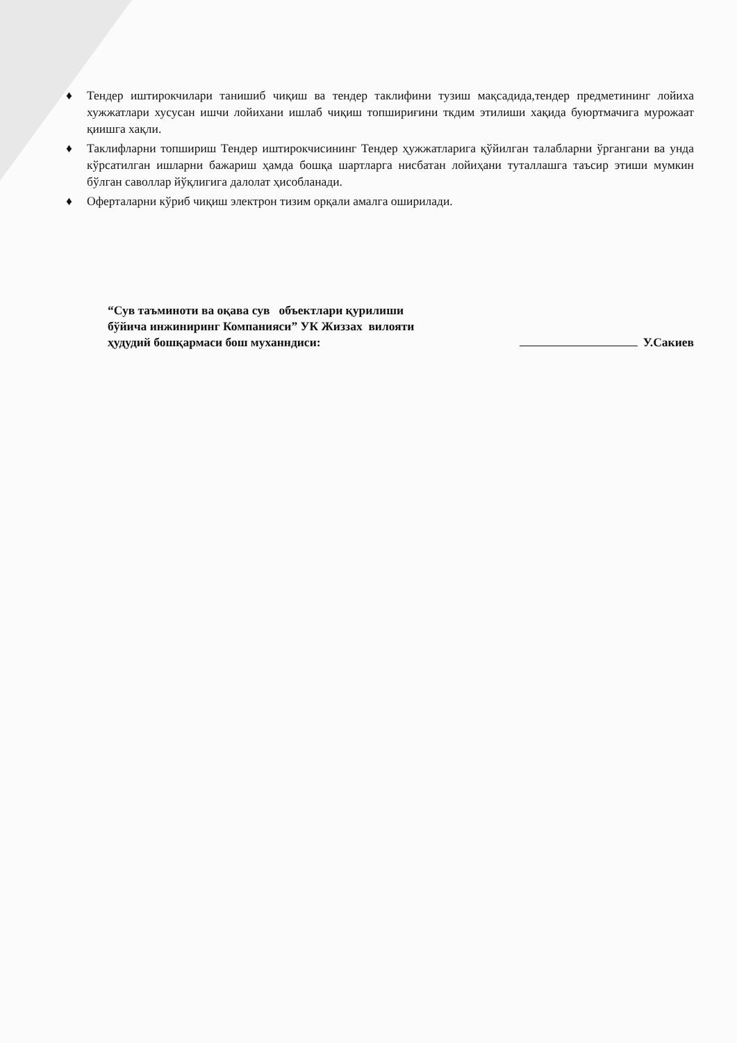♦ Тендер иштирокчилари танишиб чиқиш ва тендер таклифини тузиш мақсадида,тендер предметининг лойиха хужжатлари хусусан ишчи лойихани ишлаб чиқиш топшириғини ткдим этилиши хақида буюртмачига мурожаат қиишга хақли.
♦ Таклифларни топшириш Тендер иштирокчисининг Тендер ҳужжатларига қўйилган талабларни ўргангани ва унда кўрсатилган ишларни бажариш ҳамда бошқа шартларга нисбатан лойиҳани туталлашга таъсир этиши мумкин бўлган саволлар йўқлигига далолат ҳисобланади.
♦ Оферталарни кўриб чиқиш электрон тизим орқали амалга оширилади.
“Сув таъминоти ва оқава сув объектлари қурилиши
бўйича инжиниринг Компанияси” УК Жиззах вилояти
ҳудудий бошқармаси бош муханндиси:
У.Сакиев